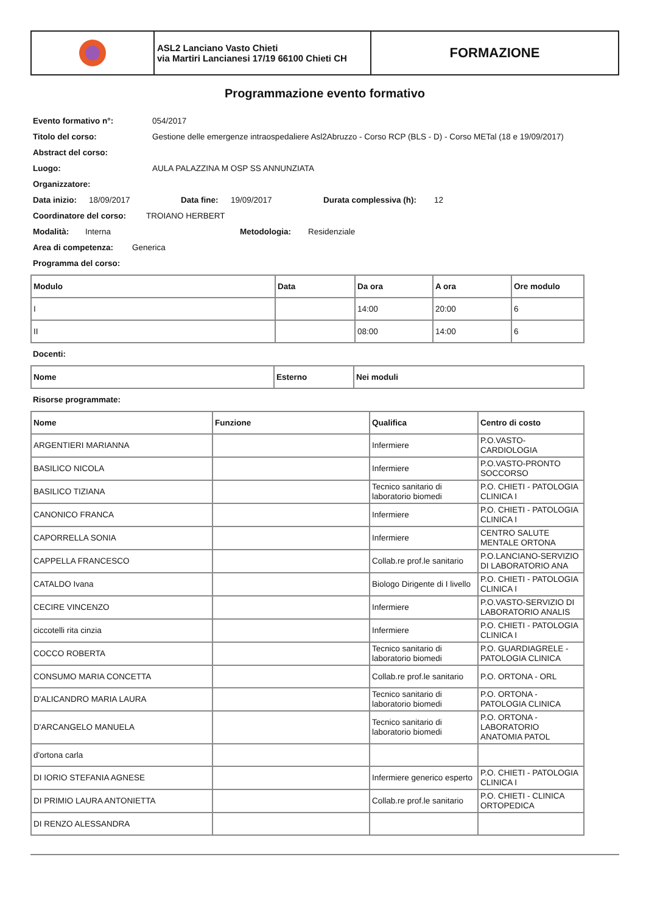ASL2 Lanciano Vasto Chieti
via Martiri Lancianesi 17/19 66100 Chieti CH
FORMAZIONE
Programmazione evento formativo
Evento formativo n°: 054/2017
Titolo del corso: Gestione delle emergenze intraospedaliere Asl2Abruzzo - Corso RCP (BLS - D) - Corso METal (18 e 19/09/2017)
Abstract del corso:
Luogo: AULA PALAZZINA M OSP SS ANNUNZIATA
Organizzatore:
Data inizio: 18/09/2017 Data fine: 19/09/2017 Durata complessiva (h): 12
Coordinatore del corso: TROIANO HERBERT
Modalità: Interna Metodologia: Residenziale
Area di competenza: Generica
Programma del corso:
| Modulo | Data | Da ora | A ora | Ore modulo |
| --- | --- | --- | --- | --- |
| I | | 14:00 | 20:00 | 6 |
| II | | 08:00 | 14:00 | 6 |
Docenti:
| Nome | Esterno | Nei moduli |
| --- | --- | --- |
Risorse programmate:
| Nome | Funzione | Qualifica | Centro di costo |
| --- | --- | --- | --- |
| ARGENTIERI MARIANNA | | Infermiere | P.O.VASTO-CARDIOLOGIA |
| BASILICO NICOLA | | Infermiere | P.O.VASTO-PRONTO SOCCORSO |
| BASILICO TIZIANA | | Tecnico sanitario di laboratorio biomedi | P.O. CHIETI - PATOLOGIA CLINICA I |
| CANONICO FRANCA | | Infermiere | P.O. CHIETI - PATOLOGIA CLINICA I |
| CAPORRELLA SONIA | | Infermiere | CENTRO SALUTE MENTALE ORTONA |
| CAPPELLA FRANCESCO | | Collab.re prof.le sanitario | P.O.LANCIANO-SERVIZIO DI LABORATORIO ANA |
| CATALDO Ivana | | Biologo Dirigente di I livello | P.O. CHIETI - PATOLOGIA CLINICA I |
| CECIRE VINCENZO | | Infermiere | P.O.VASTO-SERVIZIO DI LABORATORIO ANALIS |
| ciccotelli rita cinzia | | Infermiere | P.O. CHIETI - PATOLOGIA CLINICA I |
| COCCO ROBERTA | | Tecnico sanitario di laboratorio biomedi | P.O. GUARDIAGRELE - PATOLOGIA CLINICA |
| CONSUMO MARIA CONCETTA | | Collab.re prof.le sanitario | P.O. ORTONA - ORL |
| D'ALICANDRO MARIA LAURA | | Tecnico sanitario di laboratorio biomedi | P.O. ORTONA - PATOLOGIA CLINICA |
| D'ARCANGELO MANUELA | | Tecnico sanitario di laboratorio biomedi | P.O. ORTONA - LABORATORIO ANATOMIA PATOL |
| d'ortona carla | | | |
| DI IORIO STEFANIA AGNESE | | Infermiere generico esperto | P.O. CHIETI - PATOLOGIA CLINICA I |
| DI PRIMIO LAURA ANTONIETTA | | Collab.re prof.le sanitario | P.O. CHIETI - CLINICA ORTOPEDICA |
| DI RENZO ALESSANDRA | | | |